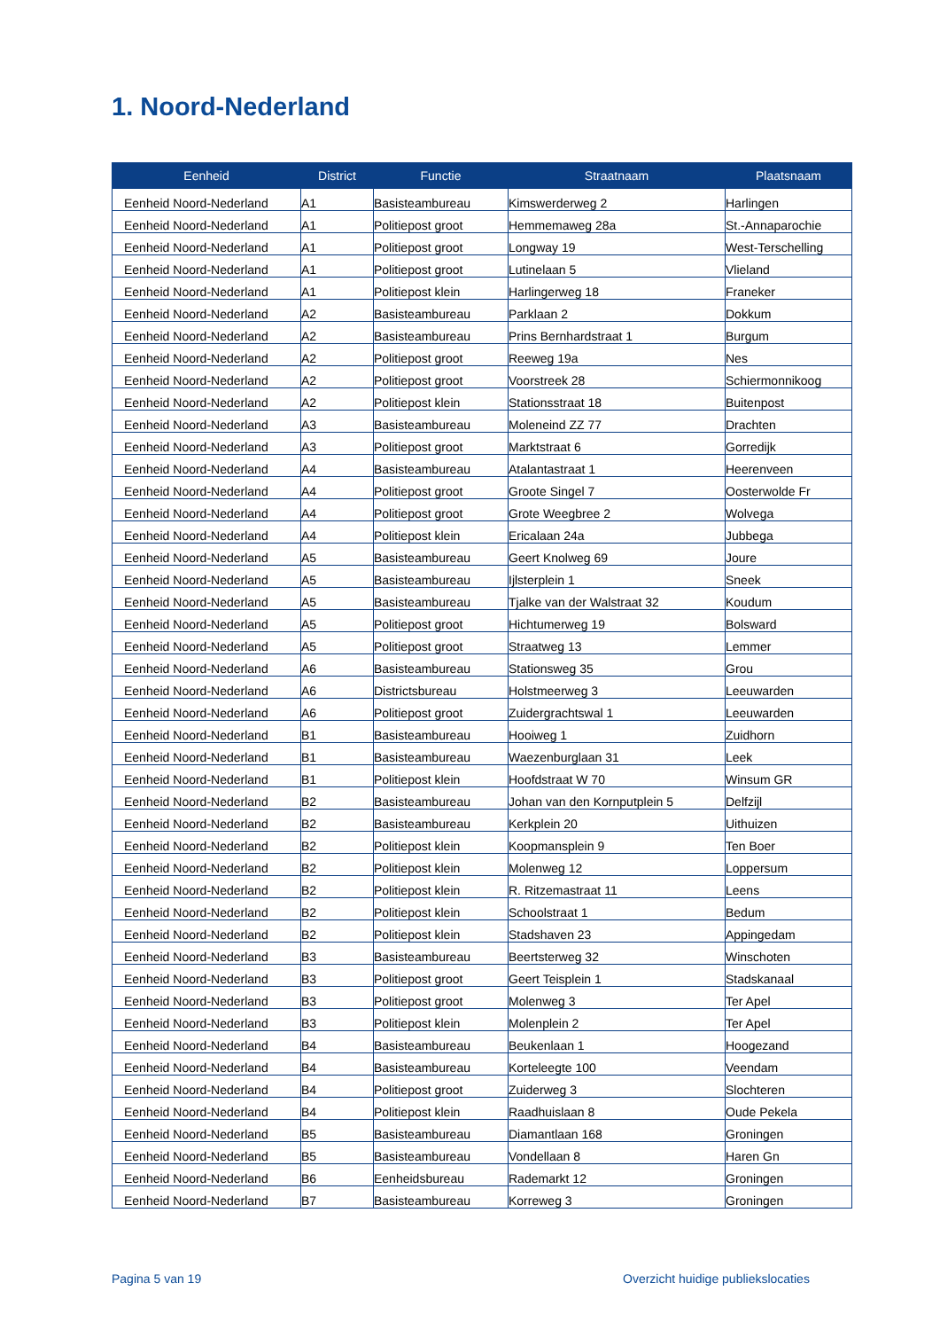1. Noord-Nederland
| Eenheid | District | Functie | Straatnaam | Plaatsnaam |
| --- | --- | --- | --- | --- |
| Eenheid Noord-Nederland | A1 | Basisteambureau | Kimswerderweg 2 | Harlingen |
| Eenheid Noord-Nederland | A1 | Politiepost groot | Hemmemaweg 28a | St.-Annaparochie |
| Eenheid Noord-Nederland | A1 | Politiepost groot | Longway 19 | West-Terschelling |
| Eenheid Noord-Nederland | A1 | Politiepost groot | Lutinelaan 5 | Vlieland |
| Eenheid Noord-Nederland | A1 | Politiepost klein | Harlingerweg 18 | Franeker |
| Eenheid Noord-Nederland | A2 | Basisteambureau | Parklaan 2 | Dokkum |
| Eenheid Noord-Nederland | A2 | Basisteambureau | Prins Bernhardstraat 1 | Burgum |
| Eenheid Noord-Nederland | A2 | Politiepost groot | Reeweg 19a | Nes |
| Eenheid Noord-Nederland | A2 | Politiepost groot | Voorstreek 28 | Schiermonnikoog |
| Eenheid Noord-Nederland | A2 | Politiepost klein | Stationsstraat 18 | Buitenpost |
| Eenheid Noord-Nederland | A3 | Basisteambureau | Moleneind ZZ 77 | Drachten |
| Eenheid Noord-Nederland | A3 | Politiepost groot | Marktstraat 6 | Gorredijk |
| Eenheid Noord-Nederland | A4 | Basisteambureau | Atalantastraat 1 | Heerenveen |
| Eenheid Noord-Nederland | A4 | Politiepost groot | Groote Singel 7 | Oosterwolde Fr |
| Eenheid Noord-Nederland | A4 | Politiepost groot | Grote Weegbree 2 | Wolvega |
| Eenheid Noord-Nederland | A4 | Politiepost klein | Ericalaan 24a | Jubbega |
| Eenheid Noord-Nederland | A5 | Basisteambureau | Geert Knolweg 69 | Joure |
| Eenheid Noord-Nederland | A5 | Basisteambureau | Ijlsterplein 1 | Sneek |
| Eenheid Noord-Nederland | A5 | Basisteambureau | Tjalke van der Walstraat 32 | Koudum |
| Eenheid Noord-Nederland | A5 | Politiepost groot | Hichtumerweg 19 | Bolsward |
| Eenheid Noord-Nederland | A5 | Politiepost groot | Straatweg 13 | Lemmer |
| Eenheid Noord-Nederland | A6 | Basisteambureau | Stationsweg 35 | Grou |
| Eenheid Noord-Nederland | A6 | Districtsbureau | Holstmeerweg 3 | Leeuwarden |
| Eenheid Noord-Nederland | A6 | Politiepost groot | Zuidergrachtswal 1 | Leeuwarden |
| Eenheid Noord-Nederland | B1 | Basisteambureau | Hooiweg 1 | Zuidhorn |
| Eenheid Noord-Nederland | B1 | Basisteambureau | Waezenburglaan 31 | Leek |
| Eenheid Noord-Nederland | B1 | Politiepost klein | Hoofdstraat W 70 | Winsum GR |
| Eenheid Noord-Nederland | B2 | Basisteambureau | Johan van den Kornputplein 5 | Delfzijl |
| Eenheid Noord-Nederland | B2 | Basisteambureau | Kerkplein 20 | Uithuizen |
| Eenheid Noord-Nederland | B2 | Politiepost klein | Koopmansplein 9 | Ten Boer |
| Eenheid Noord-Nederland | B2 | Politiepost klein | Molenweg 12 | Loppersum |
| Eenheid Noord-Nederland | B2 | Politiepost klein | R. Ritzemastraat 11 | Leens |
| Eenheid Noord-Nederland | B2 | Politiepost klein | Schoolstraat 1 | Bedum |
| Eenheid Noord-Nederland | B2 | Politiepost klein | Stadshaven 23 | Appingedam |
| Eenheid Noord-Nederland | B3 | Basisteambureau | Beertsterweg 32 | Winschoten |
| Eenheid Noord-Nederland | B3 | Politiepost groot | Geert Teisplein 1 | Stadskanaal |
| Eenheid Noord-Nederland | B3 | Politiepost groot | Molenweg 3 | Ter Apel |
| Eenheid Noord-Nederland | B3 | Politiepost klein | Molenplein 2 | Ter Apel |
| Eenheid Noord-Nederland | B4 | Basisteambureau | Beukenlaan 1 | Hoogezand |
| Eenheid Noord-Nederland | B4 | Basisteambureau | Korteleegte 100 | Veendam |
| Eenheid Noord-Nederland | B4 | Politiepost groot | Zuiderweg 3 | Slochteren |
| Eenheid Noord-Nederland | B4 | Politiepost klein | Raadhuislaan 8 | Oude Pekela |
| Eenheid Noord-Nederland | B5 | Basisteambureau | Diamantlaan 168 | Groningen |
| Eenheid Noord-Nederland | B5 | Basisteambureau | Vondellaan 8 | Haren Gn |
| Eenheid Noord-Nederland | B6 | Eenheidsbureau | Rademarkt 12 | Groningen |
| Eenheid Noord-Nederland | B7 | Basisteambureau | Korreweg 3 | Groningen |
Pagina 5 van 19
Overzicht huidige publiekslocaties